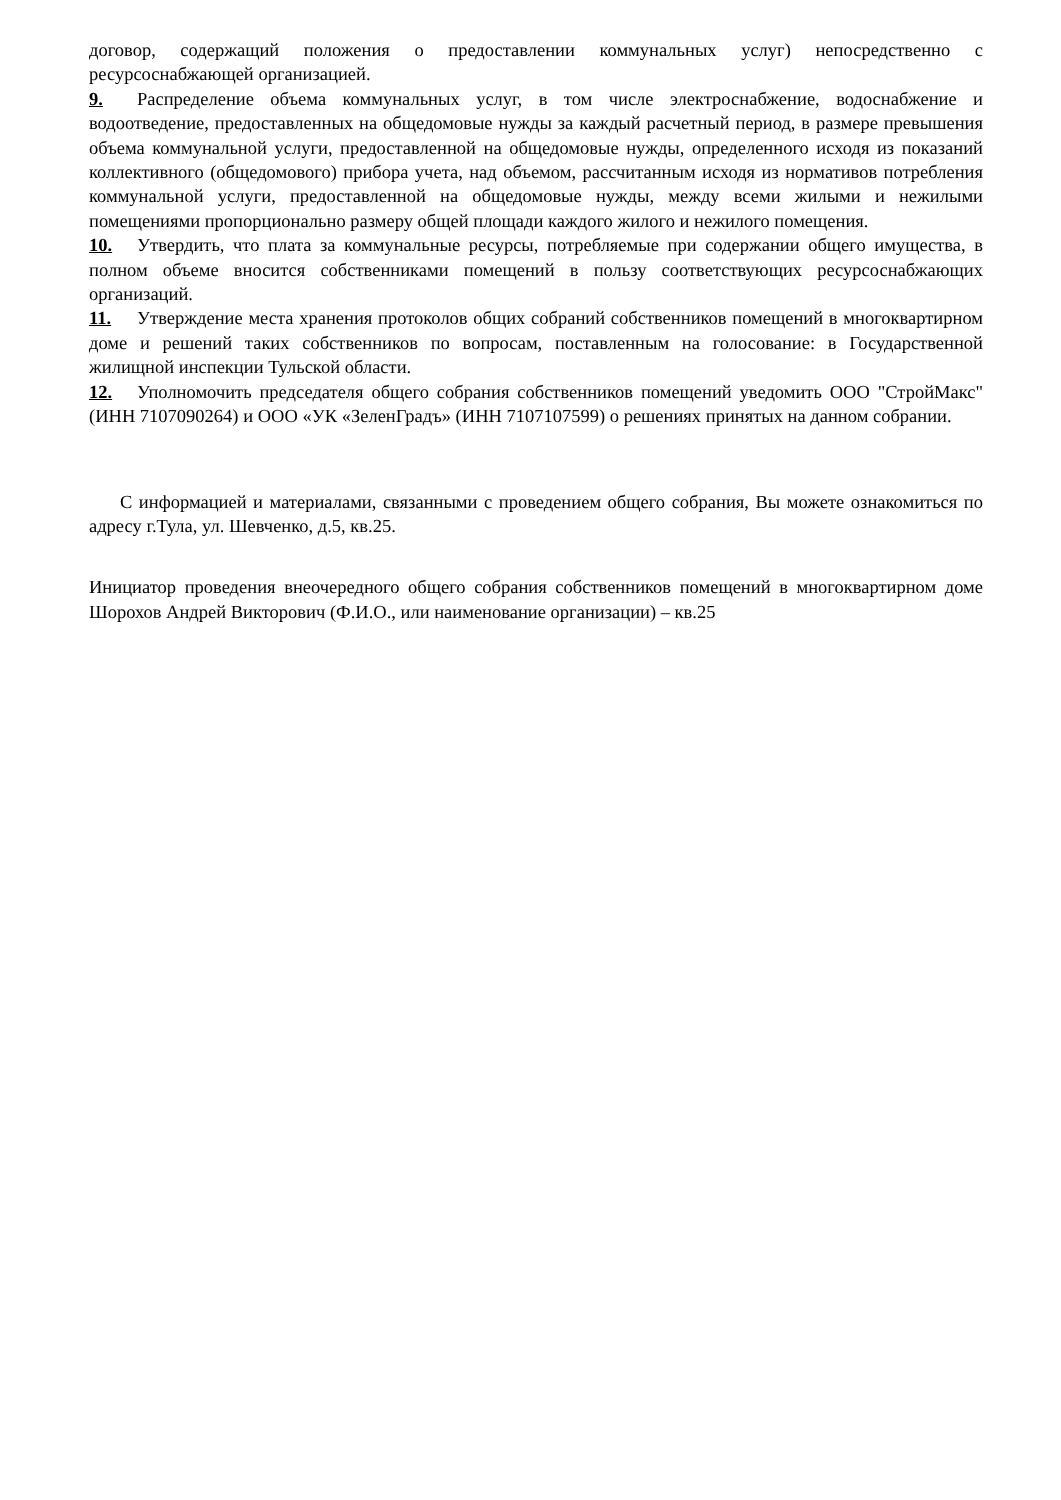договор, содержащий положения о предоставлении коммунальных услуг) непосредственно с ресурсоснабжающей организацией.
9. Распределение объема коммунальных услуг, в том числе электроснабжение, водоснабжение и водоотведение, предоставленных на общедомовые нужды за каждый расчетный период, в размере превышения объема коммунальной услуги, предоставленной на общедомовые нужды, определенного исходя из показаний коллективного (общедомового) прибора учета, над объемом, рассчитанным исходя из нормативов потребления коммунальной услуги, предоставленной на общедомовые нужды, между всеми жилыми и нежилыми помещениями пропорционально размеру общей площади каждого жилого и нежилого помещения.
10. Утвердить, что плата за коммунальные ресурсы, потребляемые при содержании общего имущества, в полном объеме вносится собственниками помещений в пользу соответствующих ресурсоснабжающих организаций.
11. Утверждение места хранения протоколов общих собраний собственников помещений в многоквартирном доме и решений таких собственников по вопросам, поставленным на голосование: в Государственной жилищной инспекции Тульской области.
12. Уполномочить председателя общего собрания собственников помещений уведомить ООО "СтройМакс" (ИНН 7107090264) и ООО «УК «ЗеленГрадъ» (ИНН 7107107599) о решениях принятых на данном собрании.
С информацией и материалами, связанными с проведением общего собрания, Вы можете ознакомиться по адресу г.Тула, ул. Шевченко, д.5, кв.25.
Инициатор проведения внеочередного общего собрания собственников помещений в многоквартирном доме Шорохов Андрей Викторович (Ф.И.О., или наименование организации) – кв.25